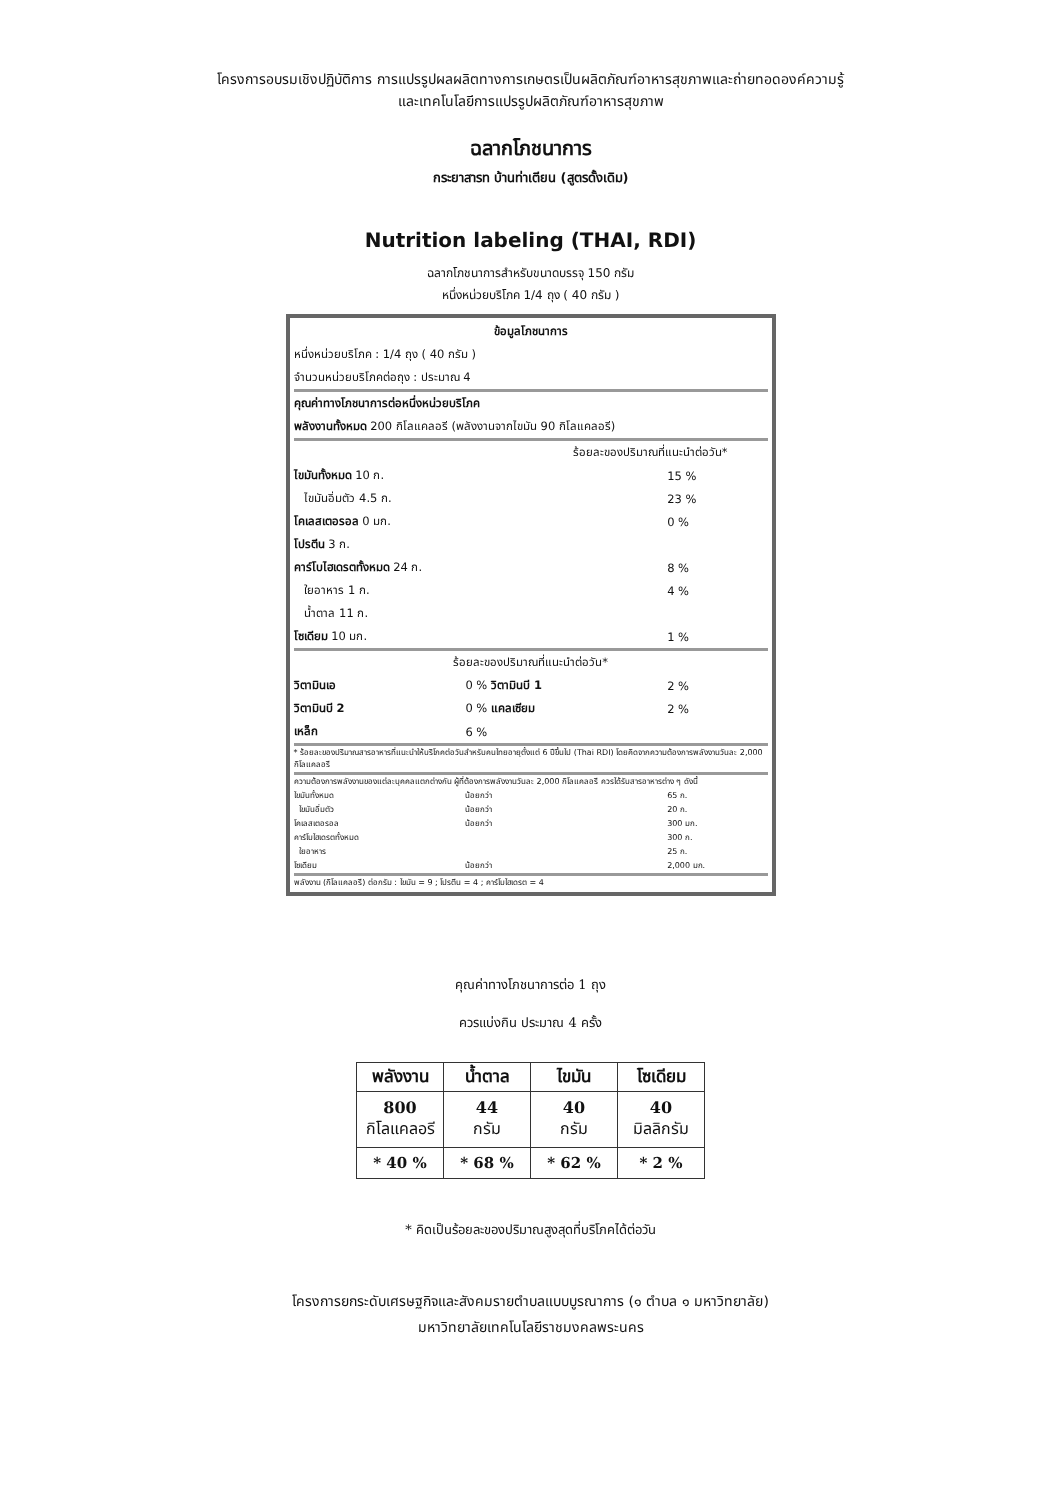โครงการอบรมเชิงปฏิบัติการ การแปรรูปผลผลิตทางการเกษตรเป็นผลิตภัณฑ์อาหารสุขภาพและถ่ายทอดองค์ความรู้
และเทคโนโลยีการแปรรูปผลิตภัณฑ์อาหารสุขภาพ
ฉลากโภชนาการ
กระยาสารท บ้านท่าเตียน (สูตรดั้งเดิม)
Nutrition labeling (THAI, RDI)
ฉลากโภชนาการสำหรับขนาดบรรจุ 150 กรัม
หนึ่งหน่วยบริโภค 1/4 ถุง ( 40 กรัม )
| ข้อมูลโภชนาการ | | | |
| หนึ่งหน่วยบริโภค : 1/4 ถุง ( 40 กรัม ) | | | |
| จำนวนหน่วยบริโภคต่อถุง : ประมาณ 4 | | | |
| คุณค่าทางโภชนาการต่อหนึ่งหน่วยบริโภค | | | |
| พลังงานทั้งหมด 200 กิโลแคลอรี (พลังงานจากไขมัน 90 กิโลแคลอรี) | | | |
| ร้อยละของปริมาณที่แนะนำต่อวัน* | | | |
| ไขมันทั้งหมด 10 ก. | | 15 % | |
| ไขมันอิ่มตัว 4.5 ก. | | 23 % | |
| โคเลสเตอรอล 0 มก. | | 0 % | |
| โปรตีน 3 ก. | | | |
| คาร์โบไฮเดรตทั้งหมด 24 ก. | | 8 % | |
| ใยอาหาร 1 ก. | | 4 % | |
| น้ำตาล 11 ก. | | | |
| โซเดียม 10 มก. | | 1 % | |
| ร้อยละของปริมาณที่แนะนำต่อวัน* | | | |
| วิตามินเอ | 0 % วิตามินบี 1 | | 2 % |
| วิตามินบี 2 | 0 % แคลเซียม | | 2 % |
| เหล็ก | 6 % | | |
| * ร้อยละของปริมาณสารอาหารที่แนะนำให้บริโภคต่อวันสำหรับคนไทยอายุตั้งแต่ 6 ปีขึ้นไป (Thai RDI) โดยคิดจากความต้องการพลังงานวันละ 2,000 กิโลแคลอรี | | | |
| ความต้องการพลังงานของแต่ละบุคคลแตกต่างกัน ผู้ที่ต้องการพลังงานวันละ 2,000 กิโลแคลอรี ควรได้รับสารอาหารต่าง ๆ ดังนี้ | | | |
| ไขมันทั้งหมด | น้อยกว่า | 65 ก. | |
| ไขมันอิ่มตัว | น้อยกว่า | 20 ก. | |
| โคเลสเตอรอล | น้อยกว่า | 300 มก. | |
| คาร์โบไฮเดรตทั้งหมด | | 300 ก. | |
| ใยอาหาร | | 25 ก. | |
| โซเดียม | น้อยกว่า | 2,000 มก. | |
| พลังงาน (กิโลแคลอรี) ต่อกรัม : ไขมัน = 9 ; โปรตีน = 4 ; คาร์โบไฮเดรต = 4 | | | |
คุณค่าทางโภชนาการต่อ 1 ถุง
ควรแบ่งกิน ประมาณ 4 ครั้ง
| พลังงาน | น้ำตาล | ไขมัน | โซเดียม |
| --- | --- | --- | --- |
| 800 กิโลแคลอรี | 44 กรัม | 40 กรัม | 40 มิลลิกรัม |
| * 40 % | * 68 % | * 62 % | * 2 % |
* คิดเป็นร้อยละของปริมาณสูงสุดที่บริโภคได้ต่อวัน
โครงการยกระดับเศรษฐกิจและสังคมรายตำบลแบบบูรณาการ (๑ ตำบล ๑ มหาวิทยาลัย)
มหาวิทยาลัยเทคโนโลยีราชมงคลพระนคร